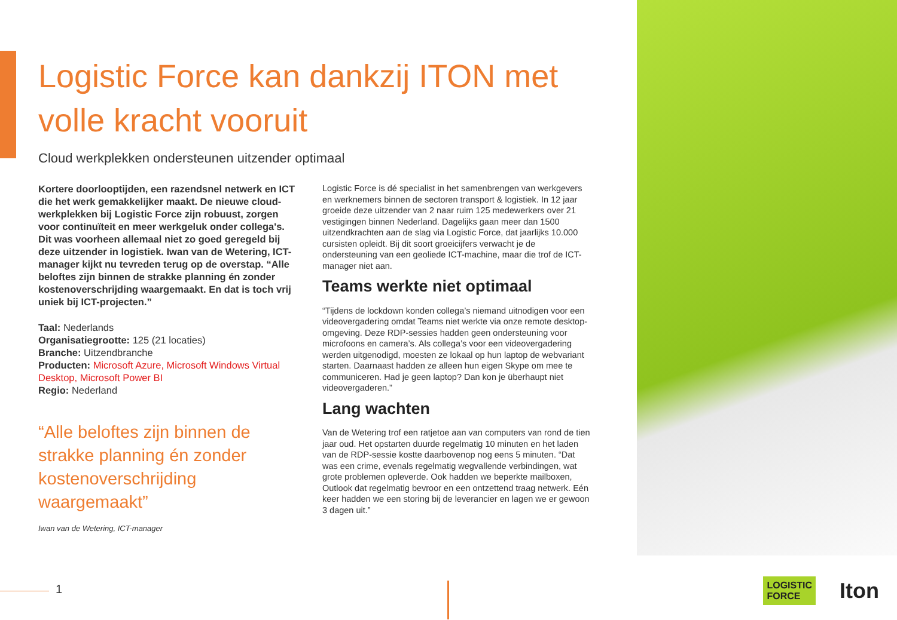Logistic Force kan dankzij ITON met volle kracht vooruit
Cloud werkplekken ondersteunen uitzender optimaal
Kortere doorlooptijden, een razendsnel netwerk en ICT die het werk gemakkelijker maakt. De nieuwe cloud-werkplekken bij Logistic Force zijn robuust, zorgen voor continuïteit en meer werkgeluk onder collega's. Dit was voorheen allemaal niet zo goed geregeld bij deze uitzender in logistiek. Iwan van de Wetering, ICT-manager kijkt nu tevreden terug op de overstap. “Alle beloftes zijn binnen de strakke planning én zonder kostenoverschrijding waargemaakt. En dat is toch vrij uniek bij ICT-projecten.”
Taal: Nederlands
Organisatiegrootte: 125 (21 locaties)
Branche: Uitzendbranche
Producten: Microsoft Azure, Microsoft Windows Virtual Desktop, Microsoft Power BI
Regio: Nederland
“Alle beloftes zijn binnen de strakke planning én zonder kostenoverschrijding waargemaakt”
Iwan van de Wetering, ICT-manager
Logistic Force is dé specialist in het samenbrengen van werkgevers en werknemers binnen de sectoren transport & logistiek. In 12 jaar groeide deze uitzender van 2 naar ruim 125 medewerkers over 21 vestigingen binnen Nederland. Dagelijks gaan meer dan 1500 uitzendkrachten aan de slag via Logistic Force, dat jaarlijks 10.000 cursisten opleidt. Bij dit soort groeicijfers verwacht je de ondersteuning van een geoliede ICT-machine, maar die trof de ICT-manager niet aan.
Teams werkte niet optimaal
“Tijdens de lockdown konden collega’s niemand uitnodigen voor een videovergadering omdat Teams niet werkte via onze remote desktop-omgeving. Deze RDP-sessies hadden geen ondersteuning voor microfoons en camera’s. Als collega’s voor een videovergadering werden uitgenodigd, moesten ze lokaal op hun laptop de webvariant starten. Daarnaast hadden ze alleen hun eigen Skype om mee te communiceren. Had je geen laptop? Dan kon je überhaupt niet videovergaderen.”
Lang wachten
Van de Wetering trof een ratjetoe aan van computers van rond de tien jaar oud. Het opstarten duurde regelmatig 10 minuten en het laden van de RDP-sessie kostte daarbovenop nog eens 5 minuten. “Dat was een crime, evenals regelmatig wegvallende verbindingen, wat grote problemen opleverde. Ook hadden we beperkte mailboxen, Outlook dat regelmatig bevroor en een ontzettend traag netwerk. Eén keer hadden we een storing bij de leverancier en lagen we er gewoon 3 dagen uit.”
1
LOGISTIC
FORCE Iton